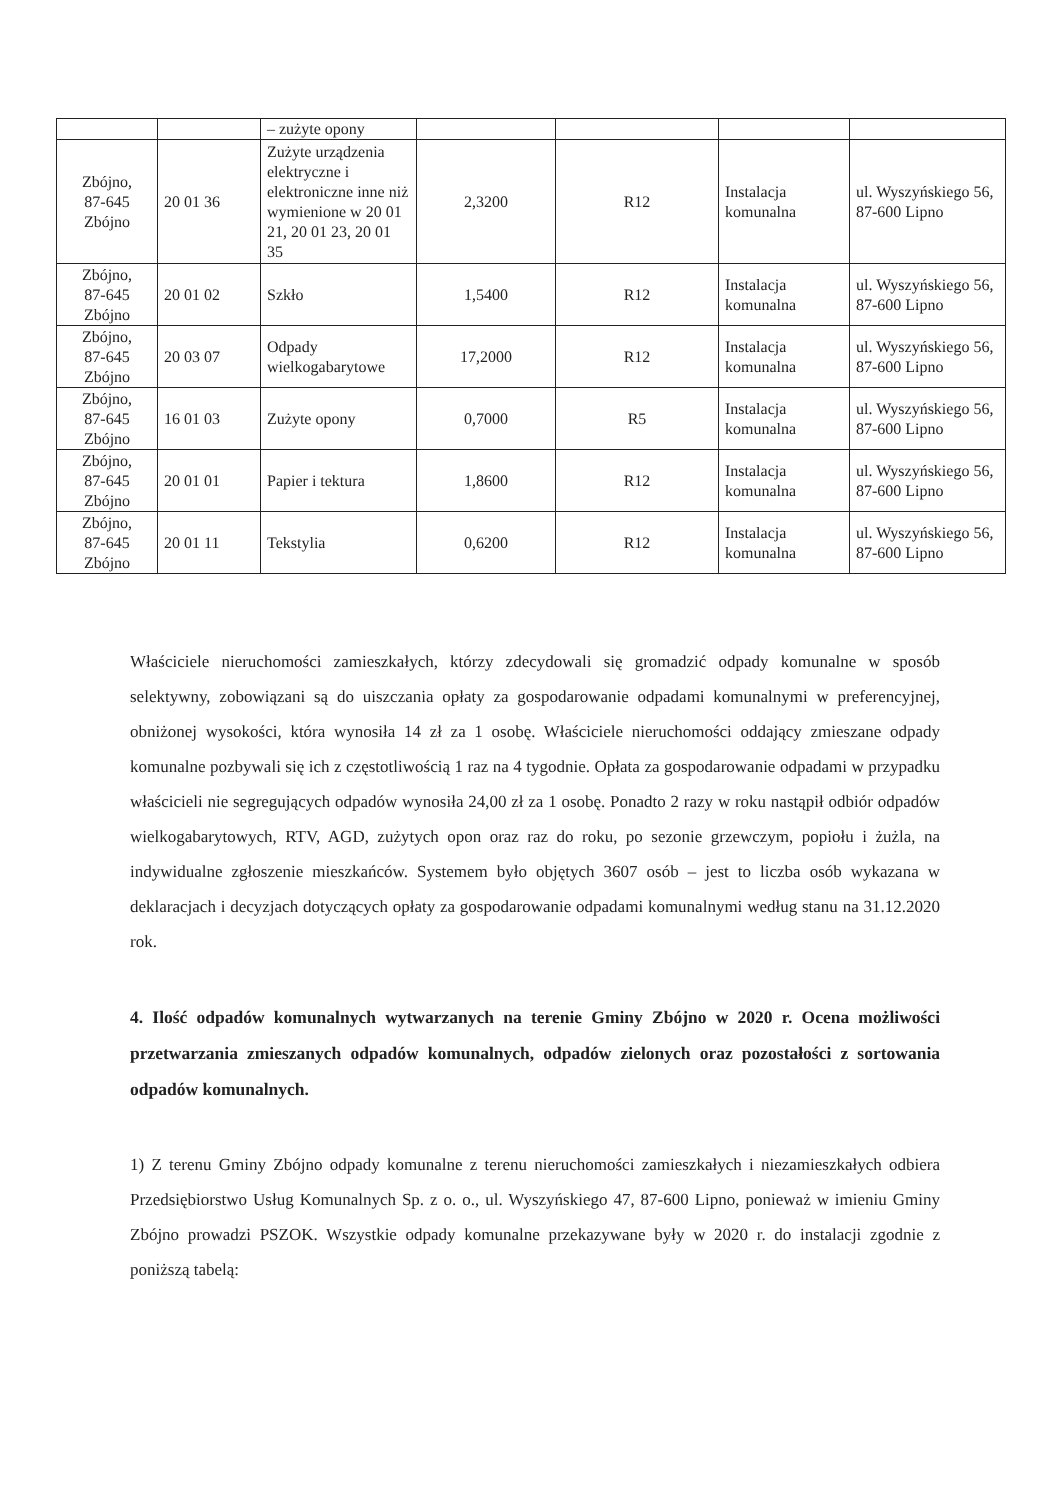| | | – zużyte opony | | | | |
| Zbójno, 87-645 Zbójno | 20 01 36 | Zużyte urządzenia elektryczne i elektroniczne inne niż wymienione w 20 01 21, 20 01 23, 20 01 35 | 2,3200 | R12 | Instalacja komunalna | ul. Wyszyńskiego 56, 87-600 Lipno |
| Zbójno, 87-645 Zbójno | 20 01 02 | Szkło | 1,5400 | R12 | Instalacja komunalna | ul. Wyszyńskiego 56, 87-600 Lipno |
| Zbójno, 87-645 Zbójno | 20 03 07 | Odpady wielkogabarytowe | 17,2000 | R12 | Instalacja komunalna | ul. Wyszyńskiego 56, 87-600 Lipno |
| Zbójno, 87-645 Zbójno | 16 01 03 | Zużyte opony | 0,7000 | R5 | Instalacja komunalna | ul. Wyszyńskiego 56, 87-600 Lipno |
| Zbójno, 87-645 Zbójno | 20 01 01 | Papier i tektura | 1,8600 | R12 | Instalacja komunalna | ul. Wyszyńskiego 56, 87-600 Lipno |
| Zbójno, 87-645 Zbójno | 20 01 11 | Tekstylia | 0,6200 | R12 | Instalacja komunalna | ul. Wyszyńskiego 56, 87-600 Lipno |
Właściciele nieruchomości zamieszkałych, którzy zdecydowali się gromadzić odpady komunalne w sposób selektywny, zobowiązani są do uiszczania opłaty za gospodarowanie odpadami komunalnymi w preferencyjnej, obniżonej wysokości, która wynosiła 14 zł za 1 osobę. Właściciele nieruchomości oddający zmieszane odpady komunalne pozbywali się ich z częstotliwością 1 raz na 4 tygodnie. Opłata za gospodarowanie odpadami w przypadku właścicieli nie segregujących odpadów wynosiła 24,00 zł za 1 osobę. Ponadto 2 razy w roku nastąpił odbiór odpadów wielkogabarytowych, RTV, AGD, zużytych opon oraz raz do roku, po sezonie grzewczym, popiołu i żużla, na indywidualne zgłoszenie mieszkańców. Systemem było objętych 3607 osób – jest to liczba osób wykazana w deklaracjach i decyzjach dotyczących opłaty za gospodarowanie odpadami komunalnymi według stanu na 31.12.2020 rok.
4. Ilość odpadów komunalnych wytwarzanych na terenie Gminy Zbójno w 2020 r. Ocena możliwości przetwarzania zmieszanych odpadów komunalnych, odpadów zielonych oraz pozostałości z sortowania odpadów komunalnych.
1) Z terenu Gminy Zbójno odpady komunalne z terenu nieruchomości zamieszkałych i niezamieszkałych odbiera Przedsiębiorstwo Usług Komunalnych Sp. z o. o., ul. Wyszyńskiego 47, 87-600 Lipno, ponieważ w imieniu Gminy Zbójno prowadzi PSZOK. Wszystkie odpady komunalne przekazywane były w 2020 r. do instalacji zgodnie z poniższą tabelą: